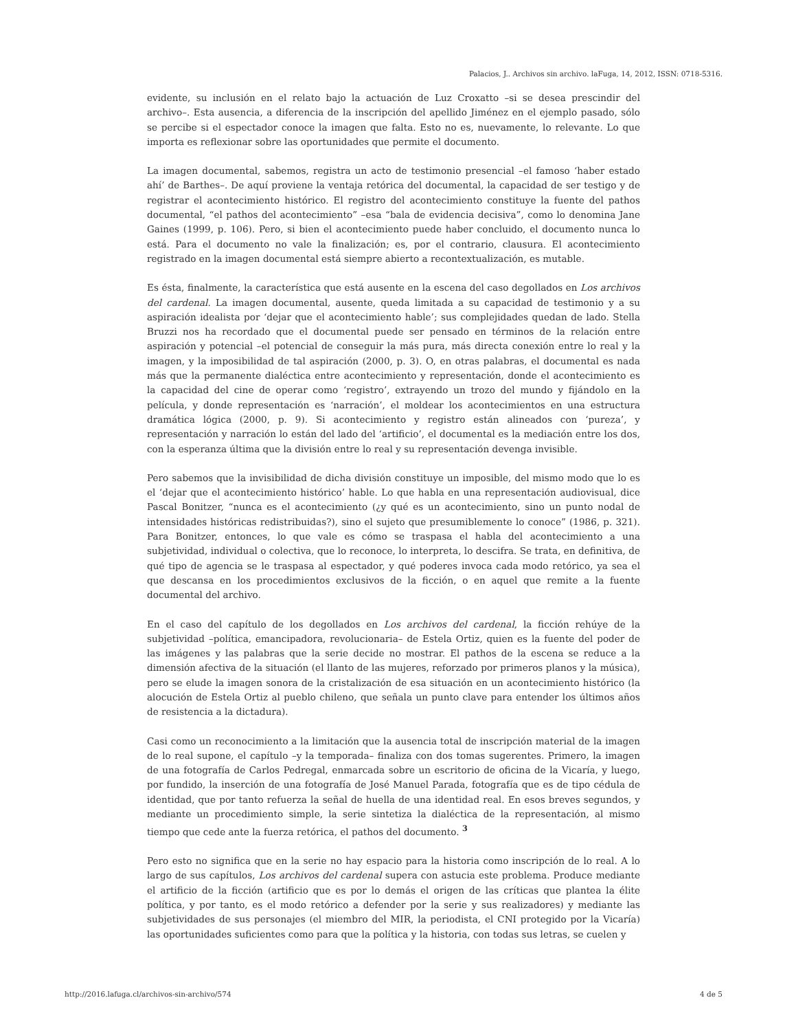Palacios, J.. Archivos sin archivo. laFuga, 14, 2012, ISSN: 0718-5316.
evidente, su inclusión en el relato bajo la actuación de Luz Croxatto –si se desea prescindir del archivo–. Esta ausencia, a diferencia de la inscripción del apellido Jiménez en el ejemplo pasado, sólo se percibe si el espectador conoce la imagen que falta. Esto no es, nuevamente, lo relevante. Lo que importa es reflexionar sobre las oportunidades que permite el documento.
La imagen documental, sabemos, registra un acto de testimonio presencial –el famoso ‘haber estado ahí’ de Barthes–. De aquí proviene la ventaja retórica del documental, la capacidad de ser testigo y de registrar el acontecimiento histórico. El registro del acontecimiento constituye la fuente del pathos documental, “el pathos del acontecimiento” –esa “bala de evidencia decisiva”, como lo denomina Jane Gaines (1999, p. 106). Pero, si bien el acontecimiento puede haber concluido, el documento nunca lo está. Para el documento no vale la finalización; es, por el contrario, clausura. El acontecimiento registrado en la imagen documental está siempre abierto a recontextualización, es mutable.
Es ésta, finalmente, la característica que está ausente en la escena del caso degollados en Los archivos del cardenal. La imagen documental, ausente, queda limitada a su capacidad de testimonio y a su aspiración idealista por ‘dejar que el acontecimiento hable’; sus complejidades quedan de lado. Stella Bruzzi nos ha recordado que el documental puede ser pensado en términos de la relación entre aspiración y potencial –el potencial de conseguir la más pura, más directa conexión entre lo real y la imagen, y la imposibilidad de tal aspiración (2000, p. 3). O, en otras palabras, el documental es nada más que la permanente dialéctica entre acontecimiento y representación, donde el acontecimiento es la capacidad del cine de operar como ‘registro’, extrayendo un trozo del mundo y fijándolo en la película, y donde representación es ‘narración’, el moldear los acontecimientos en una estructura dramática lógica (2000, p. 9). Si acontecimiento y registro están alineados con ‘pureza’, y representación y narración lo están del lado del ‘artificio’, el documental es la mediación entre los dos, con la esperanza última que la división entre lo real y su representación devenga invisible.
Pero sabemos que la invisibilidad de dicha división constituye un imposible, del mismo modo que lo es el ‘dejar que el acontecimiento histórico’ hable. Lo que habla en una representación audiovisual, dice Pascal Bonitzer, “nunca es el acontecimiento (¿y qué es un acontecimiento, sino un punto nodal de intensidades históricas redistribuidas?), sino el sujeto que presumiblemente lo conoce” (1986, p. 321). Para Bonitzer, entonces, lo que vale es cómo se traspasa el habla del acontecimiento a una subjetividad, individual o colectiva, que lo reconoce, lo interpreta, lo descifra. Se trata, en definitiva, de qué tipo de agencia se le traspasa al espectador, y qué poderes invoca cada modo retórico, ya sea el que descansa en los procedimientos exclusivos de la ficción, o en aquel que remite a la fuente documental del archivo.
En el caso del capítulo de los degollados en Los archivos del cardenal, la ficción rehúye de la subjetividad –política, emancipadora, revolucionaria– de Estela Ortiz, quien es la fuente del poder de las imágenes y las palabras que la serie decide no mostrar. El pathos de la escena se reduce a la dimensión afectiva de la situación (el llanto de las mujeres, reforzado por primeros planos y la música), pero se elude la imagen sonora de la cristalización de esa situación en un acontecimiento histórico (la alocución de Estela Ortiz al pueblo chileno, que señala un punto clave para entender los últimos años de resistencia a la dictadura).
Casi como un reconocimiento a la limitación que la ausencia total de inscripción material de la imagen de lo real supone, el capítulo –y la temporada– finaliza con dos tomas sugerentes. Primero, la imagen de una fotografía de Carlos Pedregal, enmarcada sobre un escritorio de oficina de la Vicaría, y luego, por fundido, la inserción de una fotografía de José Manuel Parada, fotografía que es de tipo cédula de identidad, que por tanto refuerza la señal de huella de una identidad real. En esos breves segundos, y mediante un procedimiento simple, la serie sintetiza la dialéctica de la representación, al mismo tiempo que cede ante la fuerza retórica, el pathos del documento. <sup>3</sup>
Pero esto no significa que en la serie no hay espacio para la historia como inscripción de lo real. A lo largo de sus capítulos, Los archivos del cardenal supera con astucia este problema. Produce mediante el artificio de la ficción (artificio que es por lo demás el origen de las críticas que plantea la élite política, y por tanto, es el modo retórico a defender por la serie y sus realizadores) y mediante las subjetividades de sus personajes (el miembro del MIR, la periodista, el CNI protegido por la Vicaría) las oportunidades suficientes como para que la política y la historia, con todas sus letras, se cuelen y
http://2016.lafuga.cl/archivos-sin-archivo/574 4 de 5